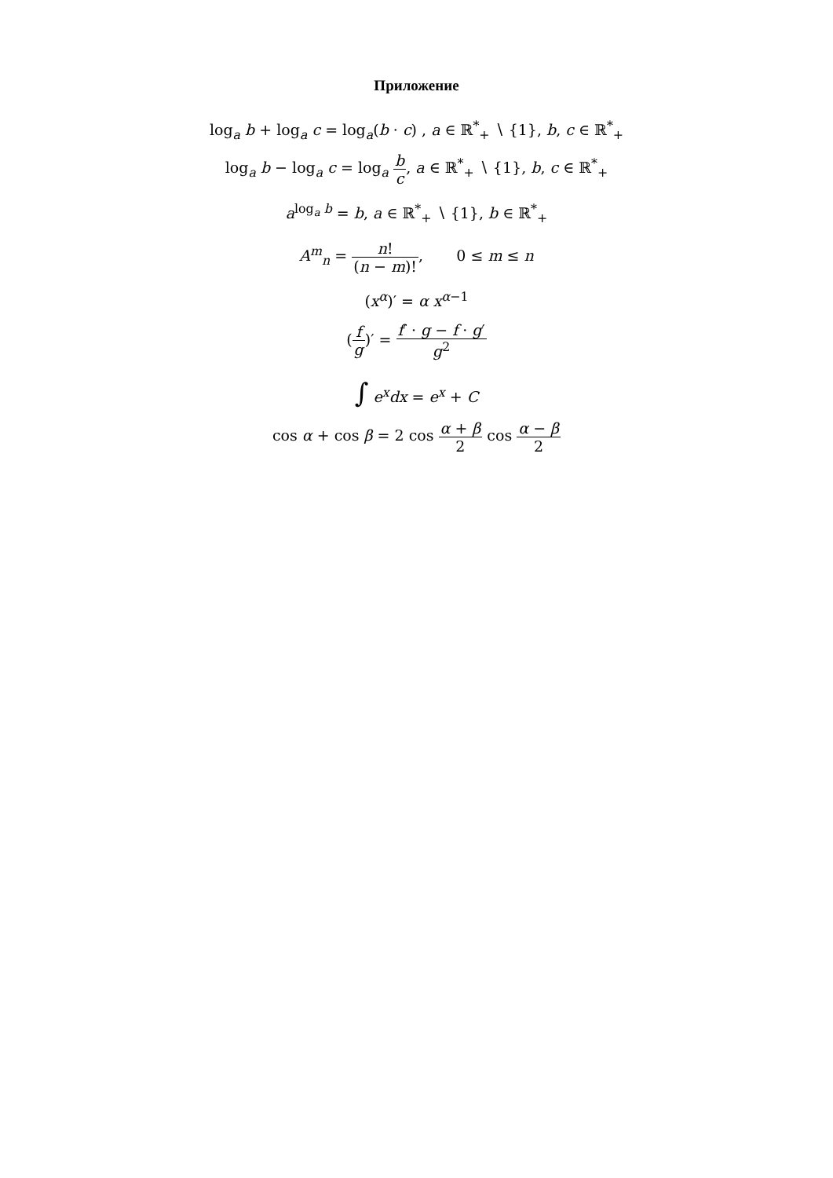Приложение
log<sub>a</sub> b + log<sub>a</sub> c = log<sub>a</sub>(b · c) , a ∈ ℝ<sup>*</sup><sub>+</sub> ∖ {1}, b, c ∈ ℝ<sup>*</sup><sub>+</sub>
log<sub>a</sub> b − log<sub>a</sub> c = log<sub>a</sub> b c, a ∈ ℝ<sup>*</sup><sub>+</sub> ∖ {1}, b, c ∈ ℝ<sup>*</sup><sub>+</sub>
a<sup>log<sub>a</sub> b</sup> = b, a ∈ ℝ<sup>*</sup><sub>+</sub> ∖ {1}, b ∈ ℝ<sup>*</sup><sub>+</sub>
A<sup>m</sup><sub>n</sub> = n! (n − m)!, 0 ≤ m ≤ n
(x<sup>α</sup>)′ = α x<sup>α−1</sup>
(f g)′ = f′ · g − f · g′ g<sup>2</sup>
∫ e<sup>x</sup>dx = e<sup>x</sup> + C
cos α + cos β = 2 cos α + β 2 cos α − β 2